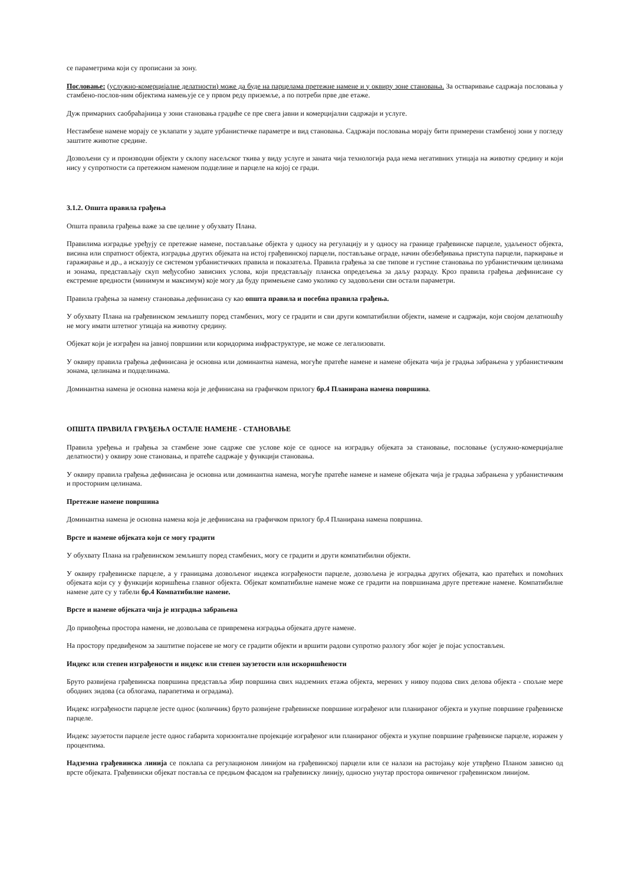се параметрима који су прописани за зону.
Пословање: (услужно-комерцијалне делатности) може да буде на парцелама претежне намене и у оквиру зоне становања. За остваривање садржаја пословања у стамбено-послов-ним објектима намењује се у првом реду приземље, а по потреби прве две етаже.
Дуж примарних саобраћајница у зони становања градиће се пре свега јавни и комерцијални садржаји и услуге.
Нестамбене намене морају се уклапати у задате урбанистичке параметре и вид становања. Садржаји пословања морају бити примерени стамбеној зони у погледу заштите животне средине.
Дозвољени су и производни објекти у склопу насељског ткива у виду услуге и заната чија технологија рада нема негативних утицаја на животну средину и који нису у супротности са претежном наменом подцелине и парцеле на којој се гради.
3.1.2. Општа правила грађења
Општа правила грађења важе за све целине у обухвату Плана.
Правилима изградње уређују се претежне намене, постављање објекта у односу на регулацију и у односу на границе грађевинске парцеле, удаљеност објекта, висина или спратност објекта, изградња других објеката на истој грађевинској парцели, постављање ограде, начин обезбеђивања приступа парцели, паркирање и гаражирање и др., а исказују се системом урбанистичких правила и показатеља. Правила грађења за све типове и густине становања по урбанистичким целинама и зонама, представљају скуп међусобно зависних услова, који представљају планска опредељења за даљу разраду. Кроз правила грађења дефинисане су екстремне вредности (минимум и максимум) које могу да буду примењене само уколико су задовољени сви остали параметри.
Правила грађења за намену становања дефинисана су као општа правила и посебна правила грађења.
У обухвату Плана на грађевинском земљишту поред стамбених, могу се градити и сви други компатибилни објекти, намене и садржаји, који својом делатношћу не могу имати штетног утицаја на животну средину.
Објекат који је изграђен на јавној површини или коридорима инфраструктуре, не може се легализовати.
У оквиру правила грађења дефинисана је основна или доминантна намена, могуће пратеће намене и намене објеката чија је градња забрањена у урбанистичким зонама, целинама и подцелинама.
Доминантна намена је основна намена која је дефинисана на графичком прилогу бр.4 Планирана намена површина.
ОПШТА ПРАВИЛА ГРАЂЕЊА ОСТАЛЕ НАМЕНЕ - СТАНОВАЊЕ
Правила уређења и грађења за стамбене зоне садрже све услове које се односе на изградњу објеката за становање, пословање (услужно-комерцијалне делатности) у оквиру зоне становања, и пратеће садржаје у функцији становања.
У оквиру правила грађења дефинисана је основна или доминантна намена, могуће пратеће намене и намене објеката чија је градња забрањена у урбанистичким и просторним целинама.
Претежне намене површина
Доминантна намена је основна намена која је дефинисана на графичком прилогу бр.4 Планирана намена површина.
Врсте и намене објеката који се могу градити
У обухвату Плана на грађевинском земљишту поред стамбених, могу се градити и други компатибилни објекти.
У оквиру грађевинске парцеле, а у границама дозвољеног индекса изграђености парцеле, дозвољена је изградња других објеката, као пратећих и помоћних објеката који су у функцији коришћења главног објекта. Објекат компатибилне намене може се градити на површинама друге претежне намене. Компатибилне намене дате су у табели бр.4 Компатибилне намене.
Врсте и намене објеката чија је изградња забрањена
До привођења простора намени, не дозвољава се привремена изградња објеката друге намене.
На простору предвиђеном за заштитне појасеве не могу се градити објекти и вршити радови супротно разлогу због којег је појас успостављен.
Индекс или степен изграђености и индекс или степен заузетости или искоришћености
Бруто развијена грађевинска површина представља збир површина свих надземних етажа објекта, мерених у нивоу подова свих делова објекта - спољне мере ободних зидова (са облогама, парапетима и оградама).
Индекс изграђености парцеле јесте однос (количник) бруто развијене грађевинске површине изграђеног или планираног објекта и укупне површине грађевинске парцеле.
Индекс заузетости парцеле јесте однос габарита хоризонталне пројекције изграђеног или планираног објекта и укупне површине грађевинске парцеле, изражен у процентима.
Надземна грађевинска линија се поклапа са регулационом линијом на грађевинској парцели или се налази на растојању које утврђено Планом зависно од врсте објеката. Грађевински објекат поставља се предњом фасадом на грађевинску линију, односно унутар простора оивиченог грађевинском линијом.